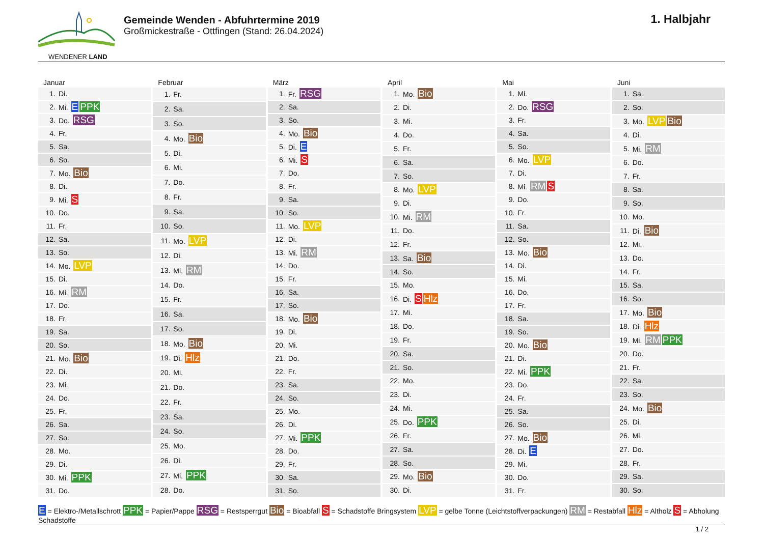WENDENER LAND
Gemeinde Wenden - Abfuhrtermine 2019
Großmickestraße - Ottfingen (Stand: 26.04.2024)
1. Halbjahr
Januar
| 1. | Di. |
| 2. | Mi. E PPK |
| 3. | Do. RSG |
| 4. | Fr. |
| 5. | Sa. |
| 6. | So. |
| 7. | Mo. Bio |
| 8. | Di. |
| 9. | Mi. S |
| 10. | Do. |
| 11. | Fr. |
| 12. | Sa. |
| 13. | So. |
| 14. | Mo. LVP |
| 15. | Di. |
| 16. | Mi. RM |
| 17. | Do. |
| 18. | Fr. |
| 19. | Sa. |
| 20. | So. |
| 21. | Mo. Bio |
| 22. | Di. |
| 23. | Mi. |
| 24. | Do. |
| 25. | Fr. |
| 26. | Sa. |
| 27. | So. |
| 28. | Mo. |
| 29. | Di. |
| 30. | Mi. PPK |
| 31. | Do. |
Februar
| 1. | Fr. |
| 2. | Sa. |
| 3. | So. |
| 4. | Mo. Bio |
| 5. | Di. |
| 6. | Mi. |
| 7. | Do. |
| 8. | Fr. |
| 9. | Sa. |
| 10. | So. |
| 11. | Mo. LVP |
| 12. | Di. |
| 13. | Mi. RM |
| 14. | Do. |
| 15. | Fr. |
| 16. | Sa. |
| 17. | So. |
| 18. | Mo. Bio |
| 19. | Di. Hlz |
| 20. | Mi. |
| 21. | Do. |
| 22. | Fr. |
| 23. | Sa. |
| 24. | So. |
| 25. | Mo. |
| 26. | Di. |
| 27. | Mi. PPK |
| 28. | Do. |
März
| 1. | Fr. RSG |
| 2. | Sa. |
| 3. | So. |
| 4. | Mo. Bio |
| 5. | Di. E |
| 6. | Mi. S |
| 7. | Do. |
| 8. | Fr. |
| 9. | Sa. |
| 10. | So. |
| 11. | Mo. LVP |
| 12. | Di. |
| 13. | Mi. RM |
| 14. | Do. |
| 15. | Fr. |
| 16. | Sa. |
| 17. | So. |
| 18. | Mo. Bio |
| 19. | Di. |
| 20. | Mi. |
| 21. | Do. |
| 22. | Fr. |
| 23. | Sa. |
| 24. | So. |
| 25. | Mo. |
| 26. | Di. |
| 27. | Mi. PPK |
| 28. | Do. |
| 29. | Fr. |
| 30. | Sa. |
| 31. | So. |
April
| 1. | Mo. Bio |
| 2. | Di. |
| 3. | Mi. |
| 4. | Do. |
| 5. | Fr. |
| 6. | Sa. |
| 7. | So. |
| 8. | Mo. LVP |
| 9. | Di. |
| 10. | Mi. RM |
| 11. | Do. |
| 12. | Fr. |
| 13. | Sa. Bio |
| 14. | So. |
| 15. | Mo. |
| 16. | Di. S Hlz |
| 17. | Mi. |
| 18. | Do. |
| 19. | Fr. |
| 20. | Sa. |
| 21. | So. |
| 22. | Mo. |
| 23. | Di. |
| 24. | Mi. |
| 25. | Do. PPK |
| 26. | Fr. |
| 27. | Sa. |
| 28. | So. |
| 29. | Mo. Bio |
| 30. | Di. |
Mai
| 1. | Mi. |
| 2. | Do. RSG |
| 3. | Fr. |
| 4. | Sa. |
| 5. | So. |
| 6. | Mo. LVP |
| 7. | Di. |
| 8. | Mi. RM S |
| 9. | Do. |
| 10. | Fr. |
| 11. | Sa. |
| 12. | So. |
| 13. | Mo. Bio |
| 14. | Di. |
| 15. | Mi. |
| 16. | Do. |
| 17. | Fr. |
| 18. | Sa. |
| 19. | So. |
| 20. | Mo. Bio |
| 21. | Di. |
| 22. | Mi. PPK |
| 23. | Do. |
| 24. | Fr. |
| 25. | Sa. |
| 26. | So. |
| 27. | Mo. Bio |
| 28. | Di. E |
| 29. | Mi. |
| 30. | Do. |
| 31. | Fr. |
Juni
| 1. | Sa. |
| 2. | So. |
| 3. | Mo. LVP Bio |
| 4. | Di. |
| 5. | Mi. RM |
| 6. | Do. |
| 7. | Fr. |
| 8. | Sa. |
| 9. | So. |
| 10. | Mo. |
| 11. | Di. Bio |
| 12. | Mi. |
| 13. | Do. |
| 14. | Fr. |
| 15. | Sa. |
| 16. | So. |
| 17. | Mo. Bio |
| 18. | Di. Hlz |
| 19. | Mi. RM PPK |
| 20. | Do. |
| 21. | Fr. |
| 22. | Sa. |
| 23. | So. |
| 24. | Mo. Bio |
| 25. | Di. |
| 26. | Mi. |
| 27. | Do. |
| 28. | Fr. |
| 29. | Sa. |
| 30. | So. |
E = Elektro-/Metallschrott PPK = Papier/Pappe RSG = Restsperrgut Bio = Bioabfall S = Schadstoffe Bringsystem LVP = gelbe Tonne (Leichtstoffverpackungen) RM = Restabfall Hlz = Altholz S = Abholung Schadstoffe
1 / 2